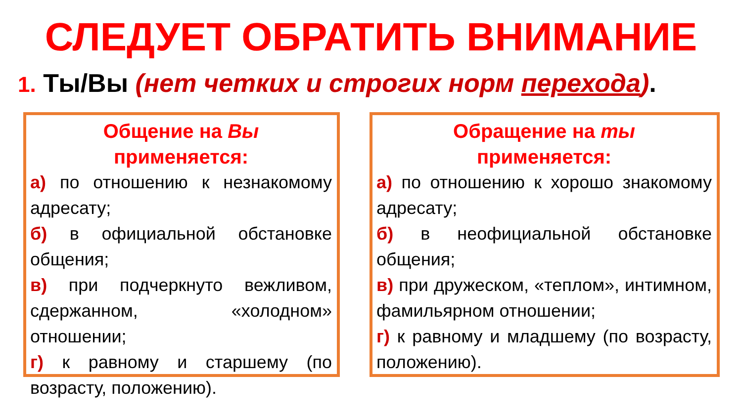СЛЕДУЕТ ОБРАТИТЬ ВНИМАНИЕ
1. Ты/Вы (нет четких и строгих норм перехода).
Общение на Вы
применяется:
а) по отношению к незнакомому адресату;
б) в официальной обстановке общения;
в) при подчеркнуто вежливом, сдержанном, «холодном» отношении;
г) к равному и старшему (по возрасту, положению).
Обращение на ты
применяется:
а) по отношению к хорошо знакомому адресату;
б) в неофициальной обстановке общения;
в) при дружеском, «теплом», интимном, фамильярном отношении;
г) к равному и младшему (по возрасту, положению).